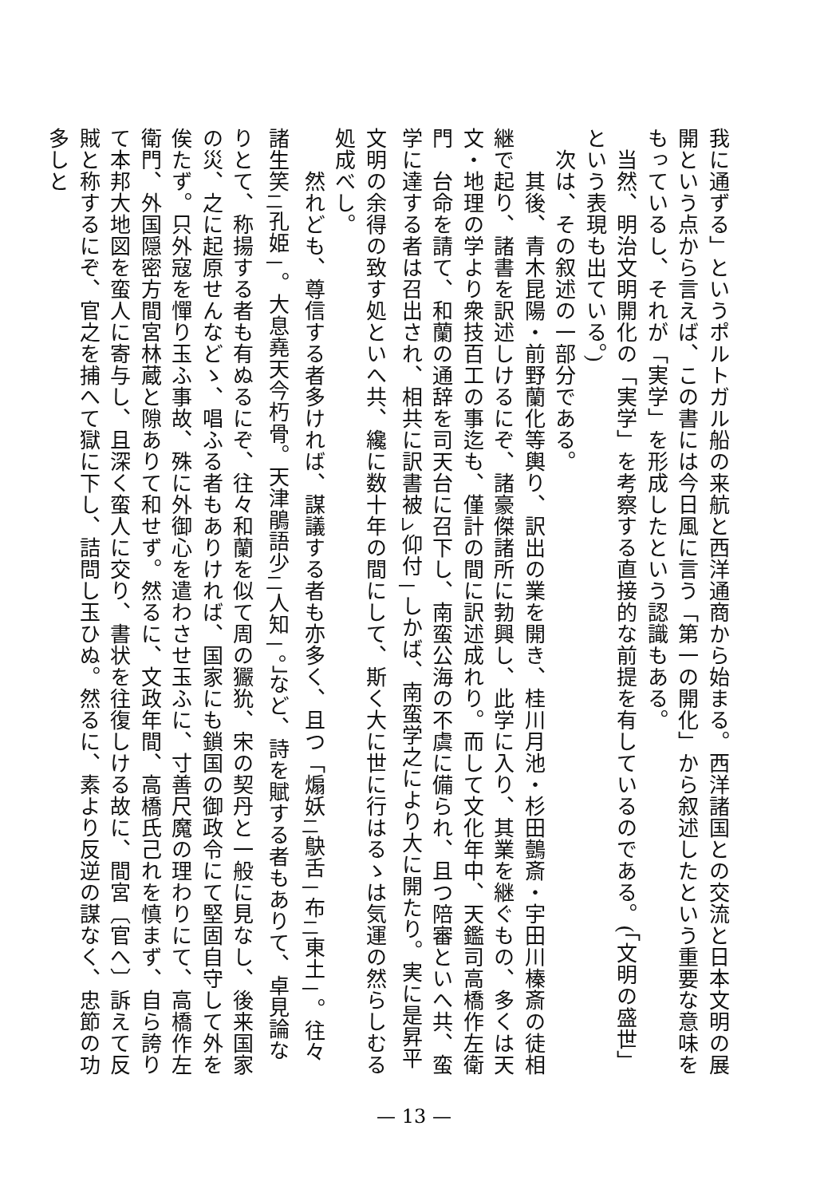我に通ずる」というポルトガル船の来航と西洋通商から始まる。西洋諸国との交流と日本文明の展開という点から言えば、この書には今日風に言う「第一の開化」から叙述したという重要な意味をもっているし、それが「実学」を形成したという認識もある。
　当然、明治文明開化の「実学」を考察する直接的な前提を有しているのである。(「文明の盛世」という表現も出ている。)
　次は、その叙述の一部分である。
　　其後、青木昆陽・前野蘭化等輿り、訳出の業を開き、桂川月池・杉田鷧斎・宇田川榛斎の徒相継で起り、諸書を訳述しけるにぞ、諸豪傑諸所に勃興し、此学に入り、其業を継ぐもの、多くは天文・地理の学より衆技百工の事迄も、僅計の間に訳述成れり。而して文化年中、天鑑司高橋作左衛門　台命を請て、和蘭の通辞を司天台に召下し、南蛮公海の不虞に備られ、且つ陪審といへ共、蛮学に達する者は召出され、相共に訳書被<sub>レ</sub>仰付<sub>一</sub>しかば、南蛮学之により大に開たり。実に是昇平文明の余得の致す処といへ共、纔に数十年の間にして、斯く大に世に行はるゝは気運の然らしむる処成べし。
　　然れども、尊信する者多ければ、謀議する者も亦多く、且つ「煽妖<sub>二</sub>鴃舌<sub>一</sub>布<sub>二</sub>東土<sub>一</sub>。往々諸生笑<sub>二</sub>孔姫<sub>一</sub>。大息堯天今朽骨。天津鵑語少<sub>二</sub>人知<sub>一</sub>。」など、詩を賦する者もありて、卓見論なりとて、称揚する者も有ぬるにぞ、往々和蘭を似て周の玁狁、宋の契丹と一般に見なし、後来国家の災、之に起原せんなどゝ、唱ふる者もありければ、国家にも鎖国の御政令にて堅固自守して外を俟たず。只外寇を憚り玉ふ事故、殊に外御心を遣わさせ玉ふに、寸善尺魔の理わりにて、高橋作左衛門、外国隠密方間宮林蔵と隙ありて和せず。然るに、文政年間、高橋氏己れを慎まず、自ら誇りて本邦大地図を蛮人に寄与し、且深く蛮人に交り、書状を往復しける故に、間宮〔官へ〕訴えて反賊と称するにぞ、官之を捕へて獄に下し、詰問し玉ひぬ。然るに、素より反逆の謀なく、忠節の功多しと
— 13 —